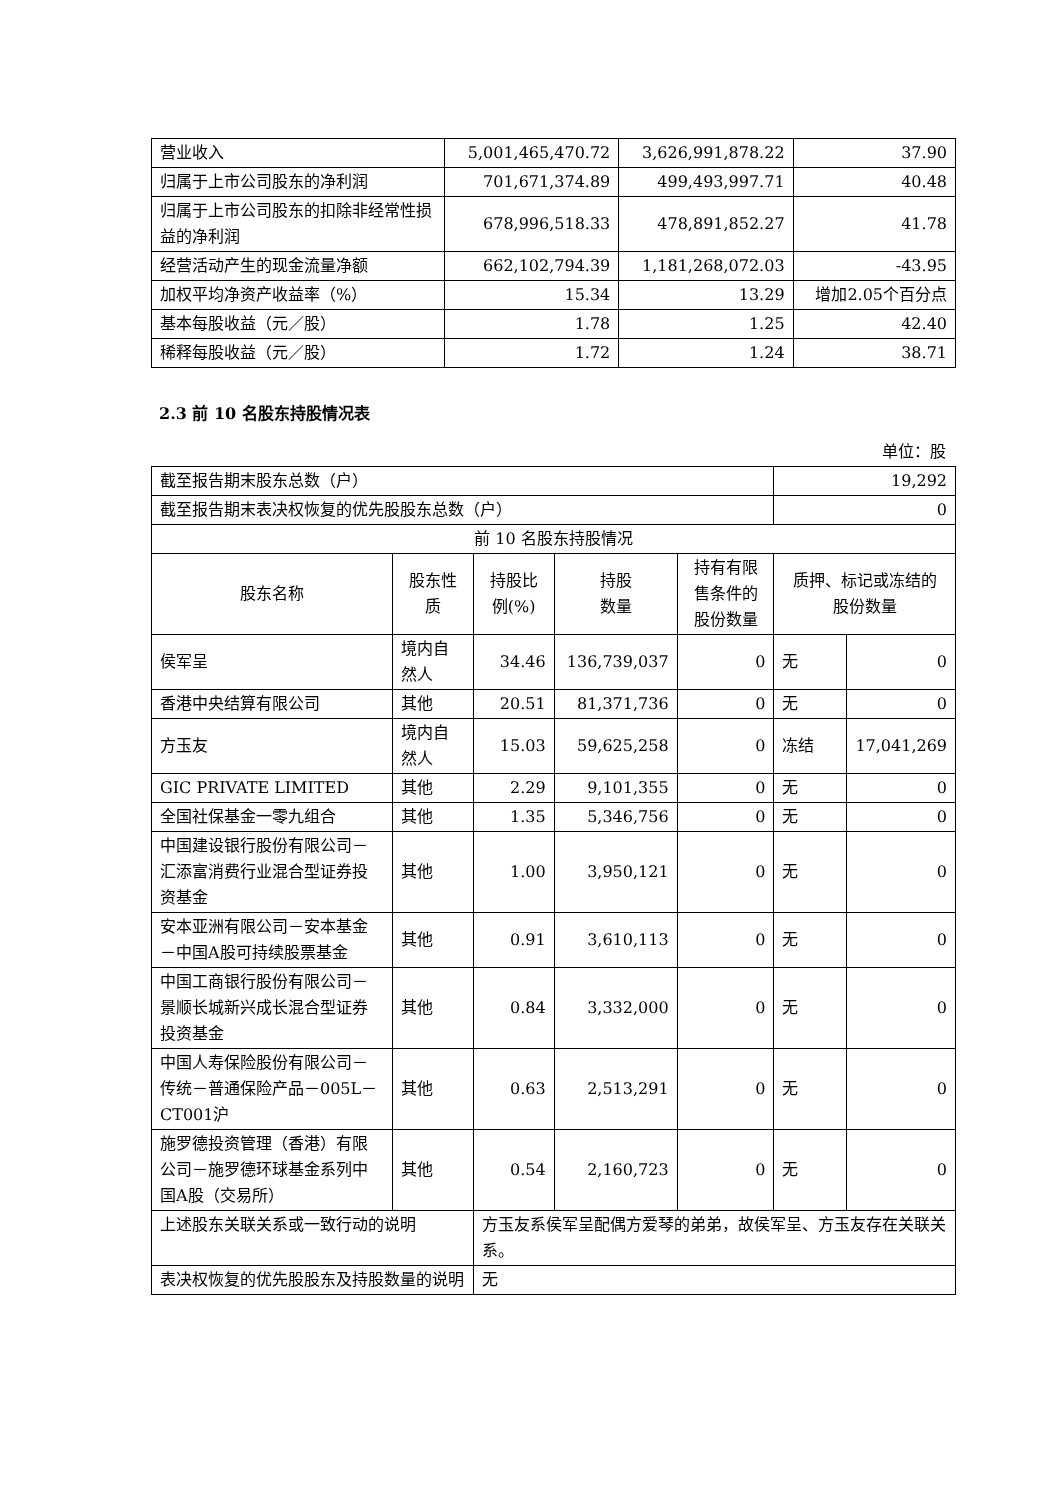| 营业收入 | 5,001,465,470.72 | 3,626,991,878.22 | 37.90 |
| 归属于上市公司股东的净利润 | 701,671,374.89 | 499,493,997.71 | 40.48 |
| 归属于上市公司股东的扣除非经常性损益的净利润 | 678,996,518.33 | 478,891,852.27 | 41.78 |
| 经营活动产生的现金流量净额 | 662,102,794.39 | 1,181,268,072.03 | -43.95 |
| 加权平均净资产收益率（%） | 15.34 | 13.29 | 增加2.05个百分点 |
| 基本每股收益（元／股） | 1.78 | 1.25 | 42.40 |
| 稀释每股收益（元／股） | 1.72 | 1.24 | 38.71 |
2.3 前 10 名股东持股情况表
单位：股
| 截至报告期末股东总数（户） | | | | | 19,292 | |
| 截至报告期末表决权恢复的优先股股东总数（户） | | | | | 0 | |
| 前 10 名股东持股情况 | | | | | | |
| 股东名称 | 股东性质 | 持股比例(%) | 持股 数量 | 持有有限售条件的股份数量 | 质押、标记或冻结的 股份数量 | |
| 侯军呈 | 境内自然人 | 34.46 | 136,739,037 | 0 | 无 | 0 |
| 香港中央结算有限公司 | 其他 | 20.51 | 81,371,736 | 0 | 无 | 0 |
| 方玉友 | 境内自然人 | 15.03 | 59,625,258 | 0 | 冻结 | 17,041,269 |
| GIC PRIVATE LIMITED | 其他 | 2.29 | 9,101,355 | 0 | 无 | 0 |
| 全国社保基金一零九组合 | 其他 | 1.35 | 5,346,756 | 0 | 无 | 0 |
| 中国建设银行股份有限公司－汇添富消费行业混合型证券投资基金 | 其他 | 1.00 | 3,950,121 | 0 | 无 | 0 |
| 安本亚洲有限公司－安本基金－中国A股可持续股票基金 | 其他 | 0.91 | 3,610,113 | 0 | 无 | 0 |
| 中国工商银行股份有限公司－景顺长城新兴成长混合型证券投资基金 | 其他 | 0.84 | 3,332,000 | 0 | 无 | 0 |
| 中国人寿保险股份有限公司－传统－普通保险产品－005L－CT001沪 | 其他 | 0.63 | 2,513,291 | 0 | 无 | 0 |
| 施罗德投资管理（香港）有限公司－施罗德环球基金系列中国A股（交易所） | 其他 | 0.54 | 2,160,723 | 0 | 无 | 0 |
| 上述股东关联关系或一致行动的说明 | | 方玉友系侯军呈配偶方爱琴的弟弟，故侯军呈、方玉友存在关联关系。 | | | | |
| 表决权恢复的优先股股东及持股数量的说明 | | 无 | | | | |